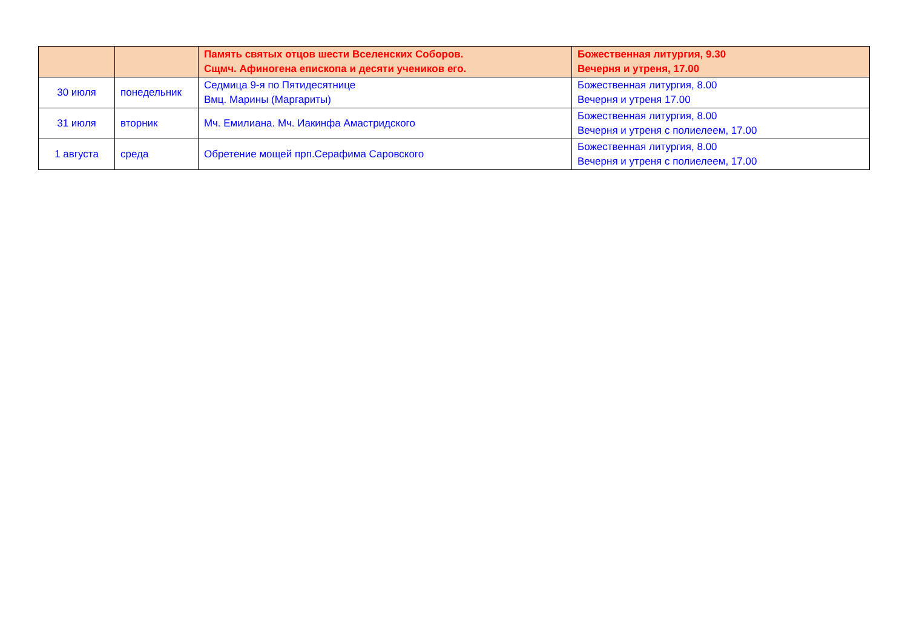| | | Память святых отцов шести Вселенских Соборов. Сщмч. Афиногена епископа и десяти учеников его. | Божественная литургия, 9.30 Вечерня и утреня, 17.00 |
| 30 июля | понедельник | Седмица 9-я по Пятидесятнице Вмц. Марины (Маргариты) | Божественная литургия, 8.00 Вечерня и утреня 17.00 |
| 31 июля | вторник | Мч. Емилиана. Мч. Иакинфа Амастридского | Божественная литургия, 8.00 Вечерня и утреня с полиелеем, 17.00 |
| 1 августа | среда | Обретение мощей прп.Серафима Саровского | Божественная литургия, 8.00 Вечерня и утреня с полиелеем, 17.00 |